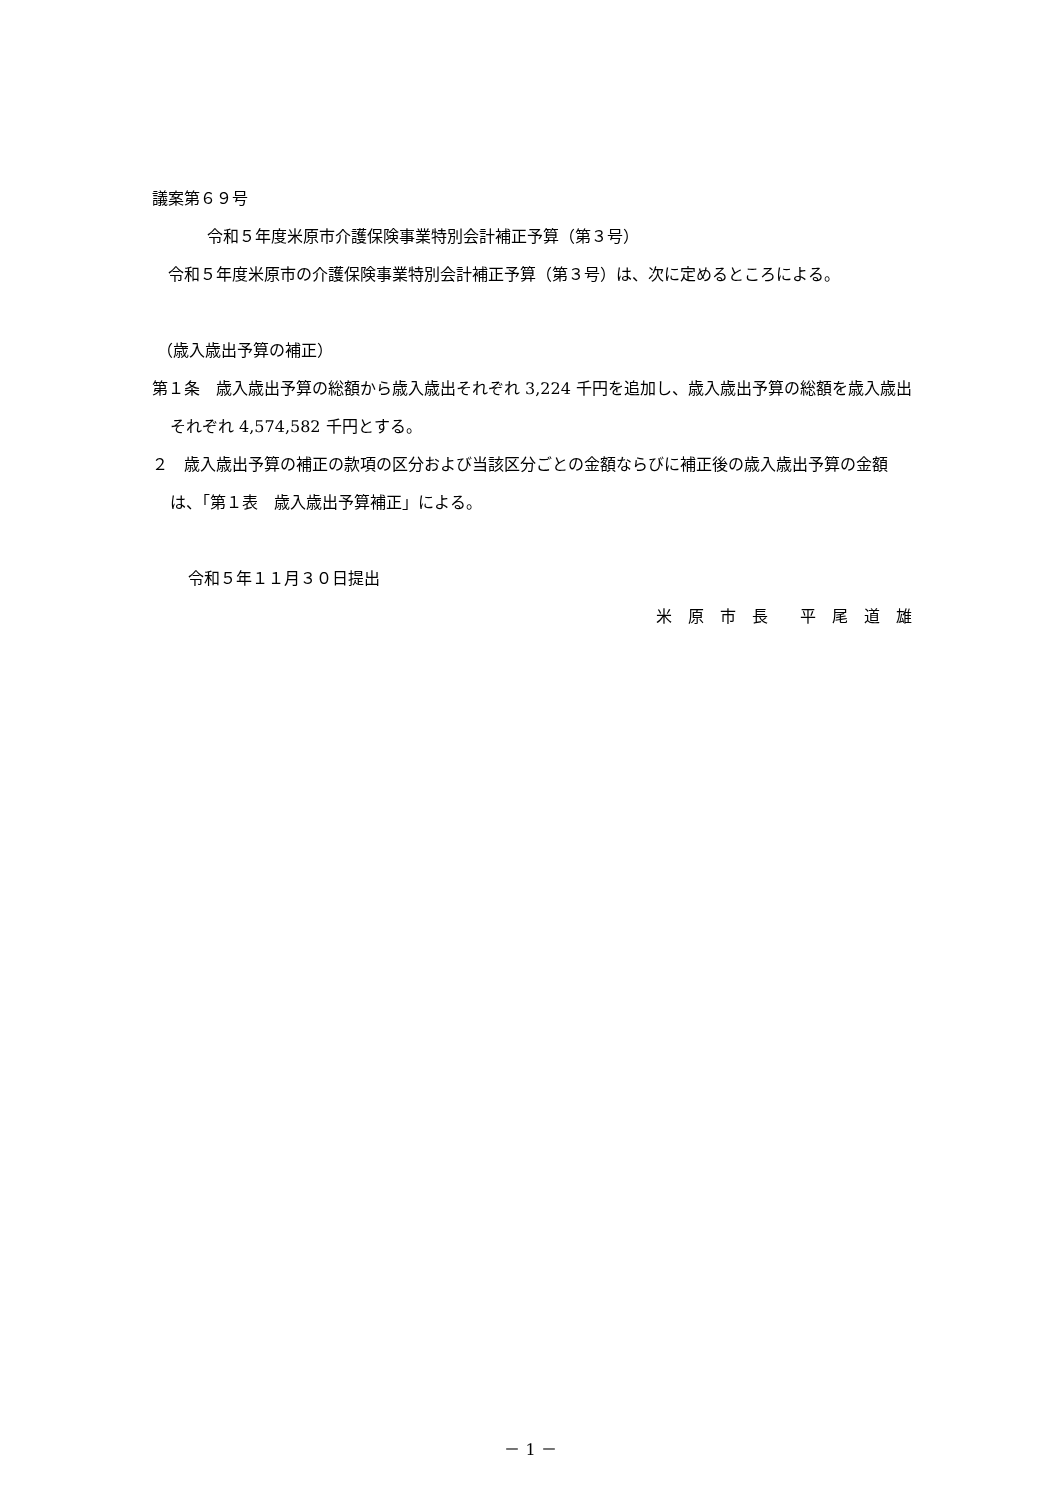議案第６９号
令和５年度米原市介護保険事業特別会計補正予算（第３号）
令和５年度米原市の介護保険事業特別会計補正予算（第３号）は、次に定めるところによる。
（歳入歳出予算の補正）
第１条　歳入歳出予算の総額から歳入歳出それぞれ 3,224 千円を追加し、歳入歳出予算の総額を歳入歳出それぞれ 4,574,582 千円とする。
２　歳入歳出予算の補正の款項の区分および当該区分ごとの金額ならびに補正後の歳入歳出予算の金額は、「第１表　歳入歳出予算補正」による。
令和５年１１月３０日提出
米　原　市　長　　平　尾　道　雄
－ 1 －